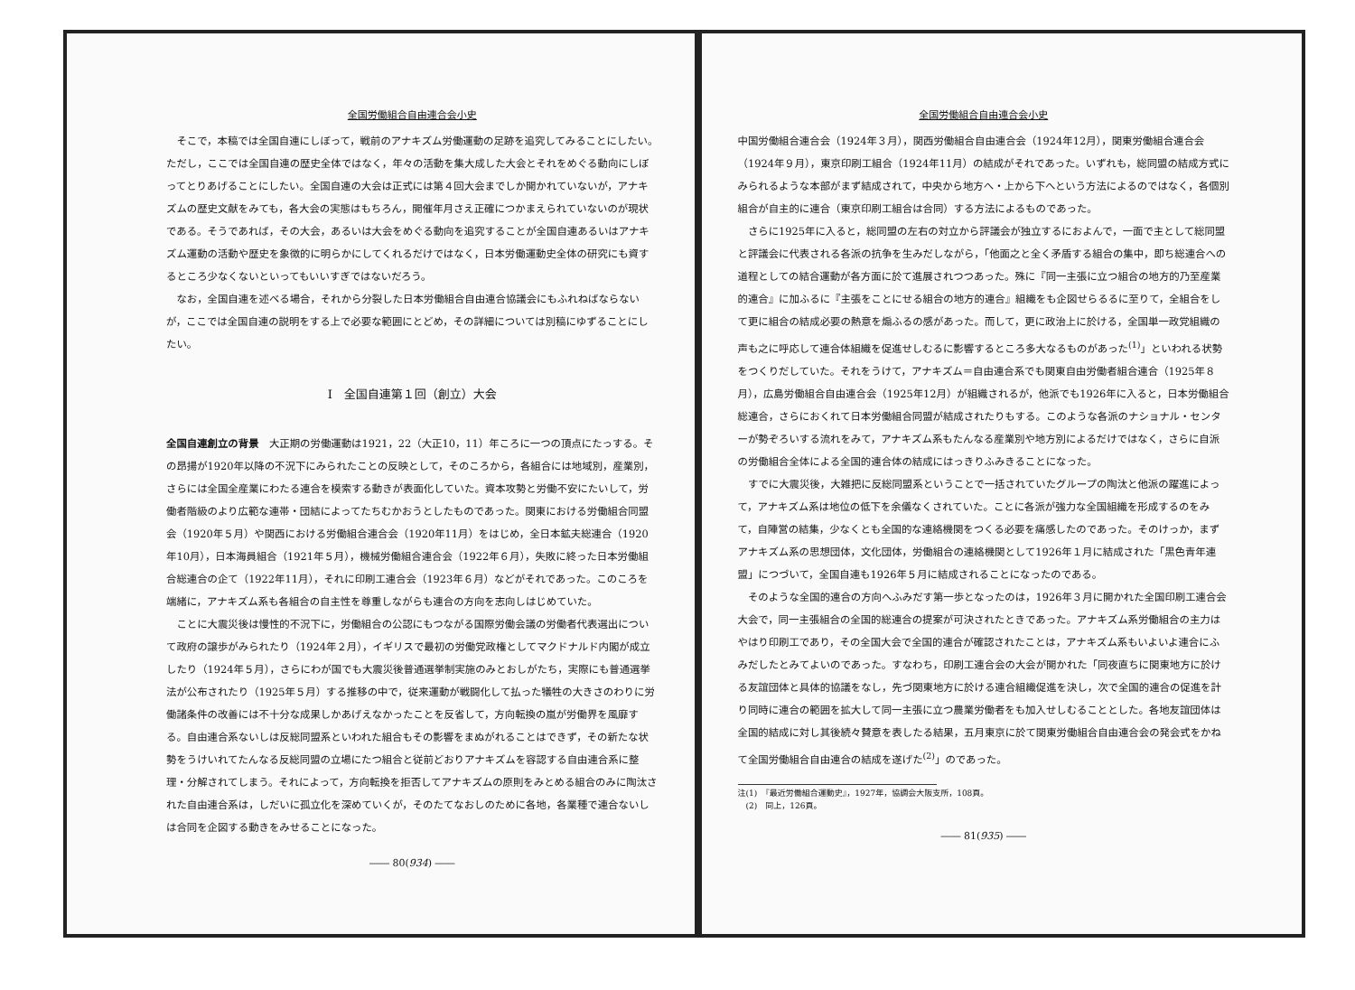全国労働組合自由連合会小史
そこで，本稿では全国自連にしぼって，戦前のアナキズム労働運動の足跡を追究してみることにしたい。ただし，ここでは全国自連の歴史全体ではなく，年々の活動を集大成した大会とそれをめぐる動向にしぼってとりあげることにしたい。全国自連の大会は正式には第４回大会までしか開かれていないが，アナキズムの歴史文献をみても，各大会の実態はもちろん，開催年月さえ正確につかまえられていないのが現状である。そうであれば，その大会，あるいは大会をめぐる動向を追究することが全国自連あるいはアナキズム運動の活動や歴史を象徴的に明らかにしてくれるだけではなく，日本労働運動史全体の研究にも資するところ少なくないといってもいいすぎではないだろう。
なお，全国自連を述べる場合，それから分裂した日本労働組合自由連合協議会にもふれねばならないが，ここでは全国自連の説明をする上で必要な範囲にとどめ，その詳細については別稿にゆずることにしたい。
Ⅰ　全国自連第１回（創立）大会
全国自連創立の背景　大正期の労働運動は1921，22（大正10，11）年ころに一つの頂点にたっする。その昂揚が1920年以降の不況下にみられたことの反映として，そのころから，各組合には地域別，産業別，さらには全国全産業にわたる連合を模索する動きが表面化していた。資本攻勢と労働不安にたいして，労働者階級のより広範な連帯・団結によってたちむかおうとしたものであった。関東における労働組合同盟会（1920年５月）や関西における労働組合連合会（1920年11月）をはじめ，全日本鉱夫総連合（1920年10月），日本海員組合（1921年５月），機械労働組合連合会（1922年６月），失敗に終った日本労働組合総連合の企て（1922年11月），それに印刷工連合会（1923年６月）などがそれであった。このころを端緒に，アナキズム系も各組合の自主性を尊重しながらも連合の方向を志向しはじめていた。
ことに大震災後は慢性的不況下に，労働組合の公認にもつながる国際労働会議の労働者代表選出について政府の譲歩がみられたり（1924年２月），イギリスで最初の労働党政権としてマクドナルド内閣が成立したり（1924年５月），さらにわが国でも大震災後普通選挙制実施のみとおしがたち，実際にも普通選挙法が公布されたり（1925年５月）する推移の中で，従来運動が戦闘化して払った犠牲の大きさのわりに労働諸条件の改善には不十分な成果しかあげえなかったことを反省して，方向転換の嵐が労働界を風靡する。自由連合系ないしは反総同盟系といわれた組合もその影響をまぬがれることはできず，その新たな状勢をうけいれてたんなる反総同盟の立場にたつ組合と従前どおりアナキズムを容認する自由連合系に整理・分解されてしまう。それによって，方向転換を拒否してアナキズムの原則をみとめる組合のみに陶汰された自由連合系は，しだいに孤立化を深めていくが，そのたてなおしのために各地，各業種で連合ないしは合同を企図する動きをみせることになった。
―― 80(934) ――
全国労働組合自由連合会小史
中国労働組合連合会（1924年３月），関西労働組合自由連合会（1924年12月），関東労働組合連合会（1924年９月），東京印刷工組合（1924年11月）の結成がそれであった。いずれも，総同盟の結成方式にみられるような本部がまず結成されて，中央から地方へ・上から下へという方法によるのではなく，各個別組合が自主的に連合（東京印刷工組合は合同）する方法によるものであった。
さらに1925年に入ると，総同盟の左右の対立から評議会が独立するにおよんで，一面で主として総同盟と評議会に代表される各派の抗争を生みだしながら，「他面之と全く矛盾する組合の集中，即ち総連合への道程としての結合運動が各方面に於て進展されつつあった。殊に『同一主張に立つ組合の地方的乃至産業的連合』に加ふるに『主張をことにせる組合の地方的連合』組織をも企図せらるるに至りて，全組合をして更に組合の結成必要の熱意を煽ふるの感があった。而して，更に政治上に於ける，全国単一政党組織の声も之に呼応して連合体組織を促進せしむるに影響するところ多大なるものがあった<sup>(1)</sup>」といわれる状勢をつくりだしていた。それをうけて，アナキズム＝自由連合系でも関東自由労働者組合連合（1925年８月），広島労働組合自由連合会（1925年12月）が組織されるが，他派でも1926年に入ると，日本労働組合総連合，さらにおくれて日本労働組合同盟が結成されたりもする。このような各派のナショナル・センターが勢ぞろいする流れをみて，アナキズム系もたんなる産業別や地方別によるだけではなく，さらに自派の労働組合全体による全国的連合体の結成にはっきりふみきることになった。
すでに大震災後，大雑把に反総同盟系ということで一括されていたグループの陶汰と他派の躍進によって，アナキズム系は地位の低下を余儀なくされていた。ことに各派が強力な全国組織を形成するのをみて，自陣営の結集，少なくとも全国的な連絡機関をつくる必要を痛感したのであった。そのけっか，まずアナキズム系の思想団体，文化団体，労働組合の連絡機関として1926年１月に結成された「黒色青年連盟」につづいて，全国自連も1926年５月に結成されることになったのである。
そのような全国的連合の方向へふみだす第一歩となったのは，1926年３月に開かれた全国印刷工連合会大会で，同一主張組合の全国的総連合の提案が可決されたときであった。アナキズム系労働組合の主力はやはり印刷工であり，その全国大会で全国的連合が確認されたことは，アナキズム系もいよいよ連合にふみだしたとみてよいのであった。すなわち，印刷工連合会の大会が開かれた「同夜直ちに関東地方に於ける友誼団体と具体的協議をなし，先づ関東地方に於ける連合組織促進を決し，次で全国的連合の促進を計り同時に連合の範囲を拡大して同一主張に立つ農業労働者をも加入せしむることとした。各地友誼団体は全国的結成に対し其後続々賛意を表したる結果，五月東京に於て関東労働組合自由連合会の発会式をかねて全国労働組合自由連合の結成を遂げた<sup>(2)</sup>」のであった。
注(1)　『最近労働組合運動史』，1927年，協調会大阪支所，108頁。
　(2)　同上，126頁。
―― 81(935) ――